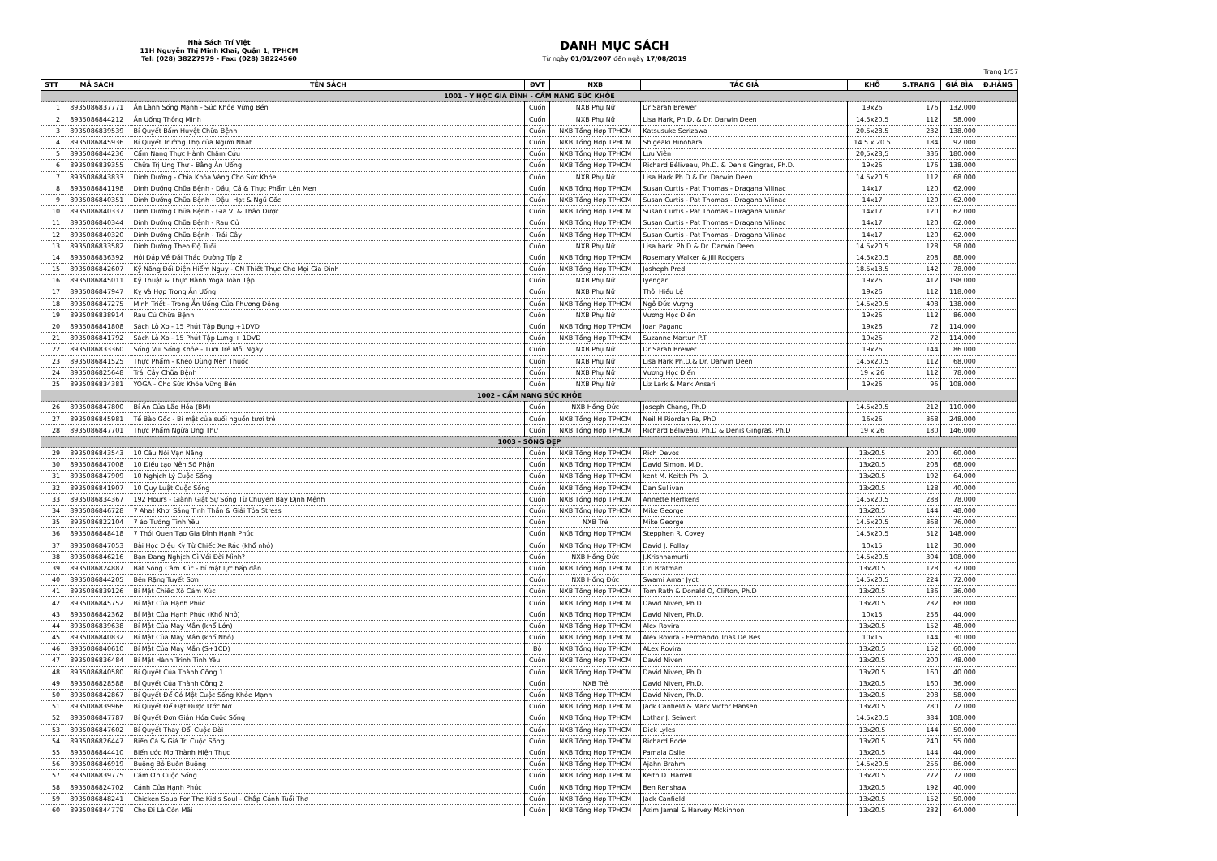Nhà Sách Trí Việt
11H Nguyễn Thị Minh Khai, Quận 1, TPHCM
Tel: (028) 38227979 - Fax: (028) 38224560
DANH MỤC SÁCH
Từ ngày 01/01/2007 đến ngày 17/08/2019
Trang 1/57
| STT | MÃ SÁCH | TÊN SÁCH | ĐVT | NXB | TÁC GIẢ | KHỔ | S.TRANG | GIÁ BÌA | Đ.HÀNG |
| --- | --- | --- | --- | --- | --- | --- | --- | --- | --- |
| 1001 - Y HỌC GIA ĐÌNH - CẨM NANG SỨC KHỎE | | | | | | | | | |
| 1 | 8935086837771 | Ăn Lành Sống Mạnh - Sức Khỏe Vững Bền | Cuốn | NXB Phụ Nữ | Dr Sarah Brewer | 19x26 | 176 | 132.000 | |
| 2 | 8935086844212 | Ăn Uống Thông Minh | Cuốn | NXB Phụ Nữ | Lisa Hark, Ph.D. & Dr. Darwin Deen | 14.5x20.5 | 112 | 58.000 | |
| 3 | 8935086839539 | Bí Quyết Bấm Huyệt Chữa Bệnh | Cuốn | NXB Tổng Hợp TPHCM | Katsusuke Serizawa | 20.5x28.5 | 232 | 138.000 | |
| 4 | 8935086845936 | Bí Quyết Trường Thọ của Người Nhật | Cuốn | NXB Tổng Hợp TPHCM | Shigeaki Hinohara | 14.5 x 20.5 | 184 | 92.000 | |
| 5 | 8935086844236 | Cẩm Nang Thực Hành Châm Cứu | Cuốn | NXB Tổng Hợp TPHCM | Lưu Viên | 20,5x28,5 | 336 | 180.000 | |
| 6 | 8935086839355 | Chữa Trị Ung Thư - Bằng Ăn Uống | Cuốn | NXB Tổng Hợp TPHCM | Richard Béliveau, Ph.D. & Denis Gingras, Ph.D. | 19x26 | 176 | 138.000 | |
| 7 | 8935086843833 | Dinh Dưỡng - Chìa Khóa Vàng Cho Sức Khỏe | Cuốn | NXB Phụ Nữ | Lisa Hark Ph.D.& Dr. Darwin Deen | 14.5x20.5 | 112 | 68.000 | |
| 8 | 8935086841198 | Dinh Dưỡng Chữa Bệnh - Dầu, Cá & Thực Phẩm Lên Men | Cuốn | NXB Tổng Hợp TPHCM | Susan Curtis - Pat Thomas - Dragana Vilinac | 14x17 | 120 | 62.000 | |
| 9 | 8935086840351 | Dinh Dưỡng Chữa Bệnh - Đậu, Hạt & Ngũ Cốc | Cuốn | NXB Tổng Hợp TPHCM | Susan Curtis - Pat Thomas - Dragana Vilinac | 14x17 | 120 | 62.000 | |
| 10 | 8935086840337 | Dinh Dưỡng Chữa Bệnh - Gia Vị & Thảo Dược | Cuốn | NXB Tổng Hợp TPHCM | Susan Curtis - Pat Thomas - Dragana Vilinac | 14x17 | 120 | 62.000 | |
| 11 | 8935086840344 | Dinh Dưỡng Chữa Bệnh - Rau Củ | Cuốn | NXB Tổng Hợp TPHCM | Susan Curtis - Pat Thomas - Dragana Vilinac | 14x17 | 120 | 62.000 | |
| 12 | 8935086840320 | Dinh Dưỡng Chữa Bệnh - Trái Cây | Cuốn | NXB Tổng Hợp TPHCM | Susan Curtis - Pat Thomas - Dragana Vilinac | 14x17 | 120 | 62.000 | |
| 13 | 8935086833582 | Dinh Dưỡng Theo Độ Tuổi | Cuốn | NXB Phụ Nữ | Lisa hark, Ph.D.& Dr. Darwin Deen | 14.5x20.5 | 128 | 58.000 | |
| 14 | 8935086836392 | Hỏi Đáp Về Đái Tháo Đường Típ 2 | Cuốn | NXB Tổng Hợp TPHCM | Rosemary Walker & Jill Rodgers | 14.5x20.5 | 208 | 88.000 | |
| 15 | 8935086842607 | Kỹ Năng Đối Diện Hiểm Nguy - CN Thiết Thực Cho Mọi Gia Đình | Cuốn | NXB Tổng Hợp TPHCM | Josheph Pred | 18.5x18.5 | 142 | 78.000 | |
| 16 | 8935086845011 | Kỹ Thuật & Thực Hành Yoga Toàn Tập | Cuốn | NXB Phụ Nữ | Iyengar | 19x26 | 412 | 198.000 | |
| 17 | 8935086847947 | Kỵ Và Hợp Trong Ăn Uống | Cuốn | NXB Phụ Nữ | Thôi Hiểu Lệ | 19x26 | 112 | 118.000 | |
| 18 | 8935086847275 | Minh Triết - Trong Ăn Uống Của Phương Đông | Cuốn | NXB Tổng Hợp TPHCM | Ngô Đức Vượng | 14.5x20.5 | 408 | 138.000 | |
| 19 | 8935086838914 | Rau Củ Chữa Bệnh | Cuốn | NXB Phụ Nữ | Vương Học Điển | 19x26 | 112 | 86.000 | |
| 20 | 8935086841808 | Sách Lò Xo - 15 Phút Tập Bụng +1DVD | Cuốn | NXB Tổng Hợp TPHCM | Joan Pagano | 19x26 | 72 | 114.000 | |
| 21 | 8935086841792 | Sách Lò Xo - 15 Phút Tập Lưng + 1DVD | Cuốn | NXB Tổng Hợp TPHCM | Suzanne Martun P.T | 19x26 | 72 | 114.000 | |
| 22 | 8935086833360 | Sống Vui Sống Khỏe - Tươi Trẻ Mỗi Ngày | Cuốn | NXB Phụ Nữ | Dr Sarah Brewer | 19x26 | 144 | 86.000 | |
| 23 | 8935086841525 | Thực Phẩm - Khéo Dùng Nên Thuốc | Cuốn | NXB Phụ Nữ | Lisa Hark Ph.D.& Dr. Darwin Deen | 14.5x20.5 | 112 | 68.000 | |
| 24 | 8935086825648 | Trái Cây Chữa Bệnh | Cuốn | NXB Phụ Nữ | Vương Học Điển | 19 x 26 | 112 | 78.000 | |
| 25 | 8935086834381 | YOGA - Cho Sức Khỏe Vững Bền | Cuốn | NXB Phụ Nữ | Liz Lark & Mark Ansari | 19x26 | 96 | 108.000 | |
| 1002 - CẨM NANG SỨC KHỎE | | | | | | | | | |
| 26 | 8935086847800 | Bí Ẩn Của Lão Hóa (BM) | Cuốn | NXB Hồng Đức | Joseph Chang, Ph.D | 14.5x20.5 | 212 | 110.000 | |
| 27 | 8935086845981 | Tế Bào Gốc - Bí mật của suối nguồn tươi trẻ | Cuốn | NXB Tổng Hợp TPHCM | Neil H Riordan Pa, PhD | 16x26 | 368 | 248.000 | |
| 28 | 8935086847701 | Thực Phẩm Ngừa Ung Thư | Cuốn | NXB Tổng Hợp TPHCM | Richard Béliveau, Ph.D & Denis Gingras, Ph.D | 19 x 26 | 180 | 146.000 | |
| 1003 - SỐNG ĐẸP | | | | | | | | | |
| 29 | 8935086843543 | 10 Câu Nói Vạn Năng | Cuốn | NXB Tổng Hợp TPHCM | Rich Devos | 13x20.5 | 200 | 60.000 | |
| 30 | 8935086847008 | 10 Điều tạo Nên Số Phận | Cuốn | NXB Tổng Hợp TPHCM | David Simon, M.D. | 13x20.5 | 208 | 68.000 | |
| 31 | 8935086847909 | 10 Nghịch Lý Cuộc Sống | Cuốn | NXB Tổng Hợp TPHCM | kent M. Keitth Ph. D. | 13x20.5 | 192 | 64.000 | |
| 32 | 8935086841907 | 10 Quy Luật Cuộc Sống | Cuốn | NXB Tổng Hợp TPHCM | Dan Sullivan | 13x20.5 | 128 | 40.000 | |
| 33 | 8935086834367 | 192 Hours - Giành Giật Sự Sống Từ Chuyến Bay Định Mệnh | Cuốn | NXB Tổng Hợp TPHCM | Annette Herfkens | 14.5x20.5 | 288 | 78.000 | |
| 34 | 8935086846728 | 7 Aha! Khơi Sáng Tinh Thần & Giải Tỏa Stress | Cuốn | NXB Tổng Hợp TPHCM | Mike George | 13x20.5 | 144 | 48.000 | |
| 35 | 8935086822104 | 7 ảo Tưởng Tình Yêu | Cuốn | NXB Trẻ | Mike George | 14.5x20.5 | 368 | 76.000 | |
| 36 | 8935086848418 | 7 Thói Quen Tạo Gia Đình Hạnh Phúc | Cuốn | NXB Tổng Hợp TPHCM | Stepphen R. Covey | 14.5x20.5 | 512 | 148.000 | |
| 37 | 8935086847053 | Bài Học Diệu Kỳ Từ Chiếc Xe Rác (khổ nhỏ) | Cuốn | NXB Tổng Hợp TPHCM | David J. Pollay | 10x15 | 112 | 30.000 | |
| 38 | 8935086846216 | Bạn Đang Nghịch Gì Với Đời Mình? | Cuốn | NXB Hồng Đức | J.Krishnamurti | 14.5x20.5 | 304 | 108.000 | |
| 39 | 8935086824887 | Bắt Sóng Cảm Xúc - bí mật lực hấp dẫn | Cuốn | NXB Tổng Hợp TPHCM | Ori Brafman | 13x20.5 | 128 | 32.000 | |
| 40 | 8935086844205 | Bên Rặng Tuyết Sơn | Cuốn | NXB Hồng Đức | Swami Amar Jyoti | 14.5x20.5 | 224 | 72.000 | |
| 41 | 8935086839126 | Bí Mật Chiếc Xô Cảm Xúc | Cuốn | NXB Tổng Hợp TPHCM | Tom Rath & Donald O, Clifton, Ph.D | 13x20.5 | 136 | 36.000 | |
| 42 | 8935086845752 | Bí Mật Của Hạnh Phúc | Cuốn | NXB Tổng Hợp TPHCM | David Niven, Ph.D. | 13x20.5 | 232 | 68.000 | |
| 43 | 8935086842362 | Bí Mật Của Hạnh Phúc (Khổ Nhỏ) | Cuốn | NXB Tổng Hợp TPHCM | David Niven, Ph.D. | 10x15 | 256 | 44.000 | |
| 44 | 8935086839638 | Bí Mật Của May Mắn (khổ Lớn) | Cuốn | NXB Tổng Hợp TPHCM | Alex Rovira | 13x20.5 | 152 | 48.000 | |
| 45 | 8935086840832 | Bí Mật Của May Mắn (khổ Nhỏ) | Cuốn | NXB Tổng Hợp TPHCM | Alex Rovira - Ferrnando Trias De Bes | 10x15 | 144 | 30.000 | |
| 46 | 8935086840610 | Bí Mật Của May Mắn (S+1CD) | Bộ | NXB Tổng Hợp TPHCM | ALex Rovira | 13x20.5 | 152 | 60.000 | |
| 47 | 8935086836484 | Bí Mật Hành Trình Tình Yêu | Cuốn | NXB Tổng Hợp TPHCM | David Niven | 13x20.5 | 200 | 48.000 | |
| 48 | 8935086840580 | Bí Quyết Của Thành Công 1 | Cuốn | NXB Tổng Hợp TPHCM | David Niven, Ph.D | 13x20.5 | 160 | 40.000 | |
| 49 | 8935086828588 | Bí Quyết Của Thành Công 2 | Cuốn | NXB Trẻ | David Niven, Ph.D. | 13x20.5 | 160 | 36.000 | |
| 50 | 8935086842867 | Bí Quyết Để Có Một Cuộc Sống Khỏe Mạnh | Cuốn | NXB Tổng Hợp TPHCM | David Niven, Ph.D. | 13x20.5 | 208 | 58.000 | |
| 51 | 8935086839966 | Bí Quyết Để Đạt Được Ước Mơ | Cuốn | NXB Tổng Hợp TPHCM | Jack Canfield & Mark Victor Hansen | 13x20.5 | 280 | 72.000 | |
| 52 | 8935086847787 | Bí Quyết Đơn Giản Hóa Cuộc Sống | Cuốn | NXB Tổng Hợp TPHCM | Lothar J. Seiwert | 14.5x20.5 | 384 | 108.000 | |
| 53 | 8935086847602 | Bí Quyết Thay Đổi Cuộc Đời | Cuốn | NXB Tổng Hợp TPHCM | Dick Lyles | 13x20.5 | 144 | 50.000 | |
| 54 | 8935086826447 | Biển Cả & Giá Trị Cuộc Sống | Cuốn | NXB Tổng Hợp TPHCM | Richard Bode | 13x20.5 | 240 | 55.000 | |
| 55 | 8935086844410 | Biến ước Mơ Thành Hiện Thực | Cuốn | NXB Tổng Hợp TPHCM | Pamala Oslie | 13x20.5 | 144 | 44.000 | |
| 56 | 8935086846919 | Buông Bỏ Buồn Buông | Cuốn | NXB Tổng Hợp TPHCM | Ajahn Brahm | 14.5x20.5 | 256 | 86.000 | |
| 57 | 8935086839775 | Cám Ơn Cuộc Sống | Cuốn | NXB Tổng Hợp TPHCM | Keith D. Harrell | 13x20.5 | 272 | 72.000 | |
| 58 | 8935086824702 | Cánh Cửa Hạnh Phúc | Cuốn | NXB Tổng Hợp TPHCM | Ben Renshaw | 13x20.5 | 192 | 40.000 | |
| 59 | 8935086848241 | Chicken Soup For The Kid's Soul - Chắp Cánh Tuổi Thơ | Cuốn | NXB Tổng Hợp TPHCM | Jack Canfield | 13x20.5 | 152 | 50.000 | |
| 60 | 8935086844779 | Cho Đi Là Còn Mãi | Cuốn | NXB Tổng Hợp TPHCM | Azim Jamal & Harvey Mckinnon | 13x20.5 | 232 | 64.000 | |